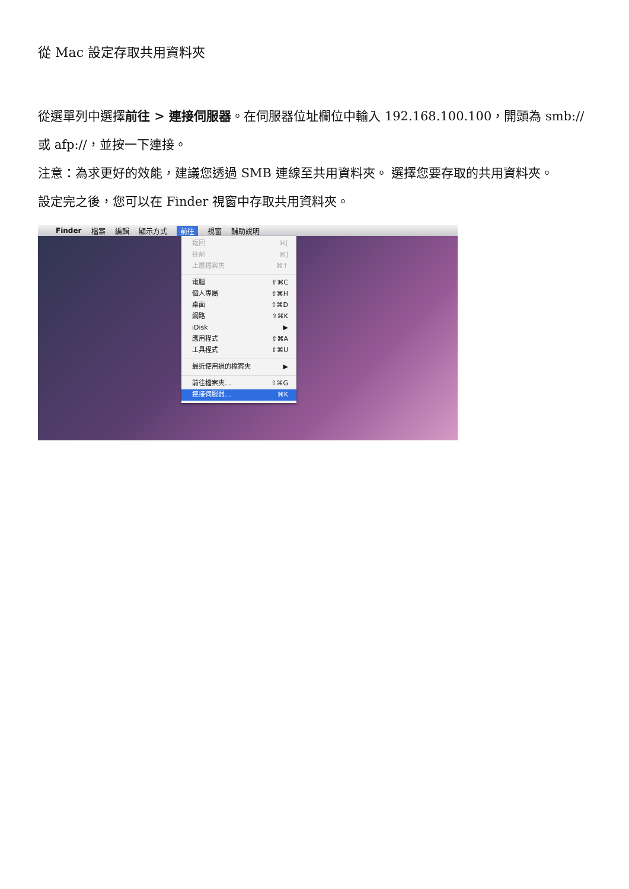從 Mac 設定存取共用資料夾
從選單列中選擇前往 > 連接伺服器。在伺服器位址欄位中輸入 192.168.100.100，開頭為 smb:// 或 afp://，並按一下連接。
注意：為求更好的效能，建議您透過 SMB 連線至共用資料夾。 選擇您要存取的共用資料夾。
設定完之後，您可以在 Finder 視窗中存取共用資料夾。
Finder 檔案 編輯 顯示方式 前往 視窗 輔助說明
返回 ⌘[
往前 ⌘]
上層檔案夾 ⌘↑
電腦 ⇧⌘C
個人專屬 ⇧⌘H
桌面 ⇧⌘D
網路 ⇧⌘K
iDisk ▶
應用程式 ⇧⌘A
工具程式 ⇧⌘U
最近使用過的檔案夾 ▶
前往檔案夾… ⇧⌘G
連接伺服器… ⌘K